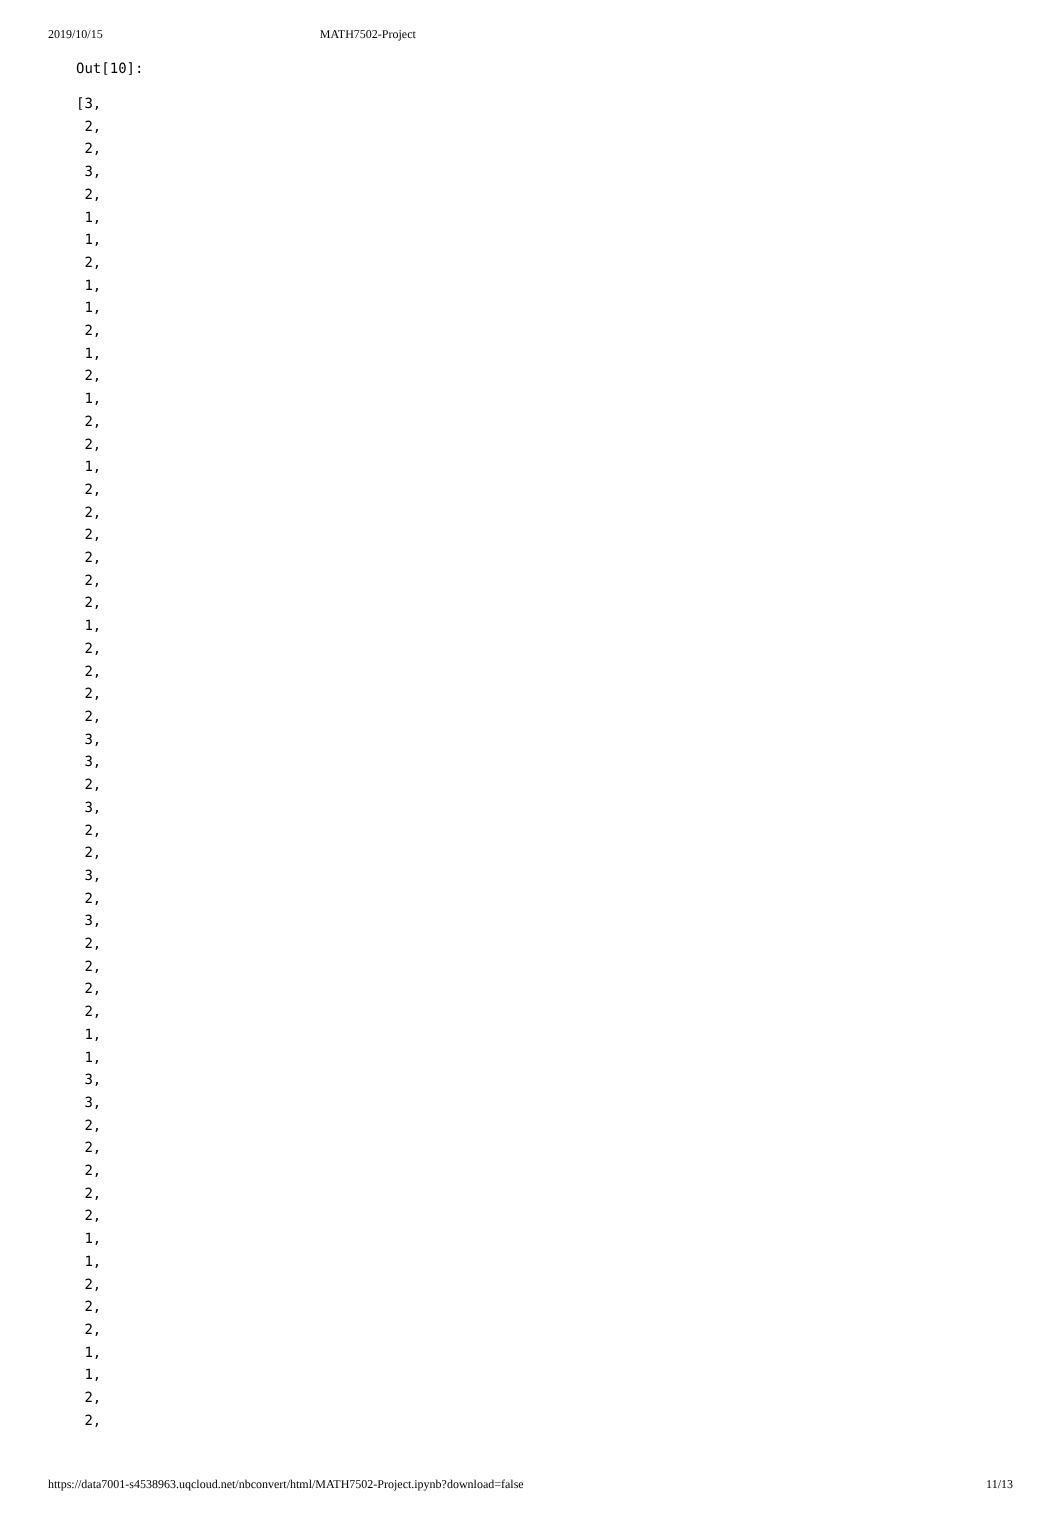2019/10/15 MATH7502-Project
Out[10]:
[3,
 2,
 2,
 3,
 2,
 1,
 1,
 2,
 1,
 1,
 2,
 1,
 2,
 1,
 2,
 2,
 1,
 2,
 2,
 2,
 2,
 2,
 2,
 1,
 2,
 2,
 2,
 2,
 3,
 3,
 2,
 3,
 2,
 2,
 3,
 2,
 3,
 2,
 2,
 2,
 2,
 1,
 1,
 3,
 3,
 2,
 2,
 2,
 2,
 2,
 1,
 1,
 2,
 2,
 2,
 1,
 1,
 2,
 2,
https://data7001-s4538963.uqcloud.net/nbconvert/html/MATH7502-Project.ipynb?download=false 11/13